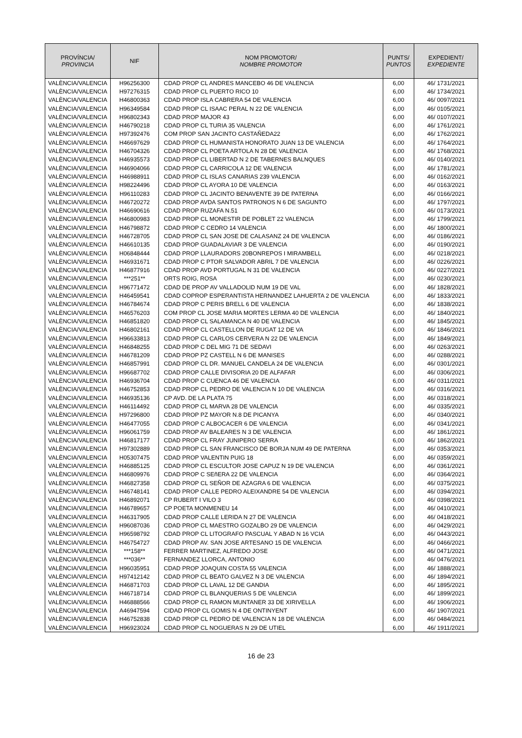| PROVÍNCIA/ PROVINCIA | NIF | NOM PROMOTOR/ NOMBRE PROMOTOR | PUNTS/ PUNTOS | EXPEDIENT/ EXPEDIENTE |
| --- | --- | --- | --- | --- |
| VALÈNCIA/VALENCIA | H96256300 | CDAD PROP CL ANDRES MANCEBO 46 DE VALENCIA | 6,00 | 46/ 1731/2021 |
| VALÈNCIA/VALENCIA | H97276315 | CDAD PROP CL PUERTO RICO 10 | 6,00 | 46/ 1734/2021 |
| VALÈNCIA/VALENCIA | H46800363 | CDAD PROP ISLA CABRERA 54 DE VALENCIA | 6,00 | 46/ 0097/2021 |
| VALÈNCIA/VALENCIA | H96349584 | CDAD PROP CL ISAAC PERAL N 22 DE VALENCIA | 6,00 | 46/ 0105/2021 |
| VALÈNCIA/VALENCIA | H96802343 | CDAD PROP MAJOR 43 | 6,00 | 46/ 0107/2021 |
| VALÈNCIA/VALENCIA | H46790218 | CDAD PROP CL TURIA 35 VALENCIA | 6,00 | 46/ 1761/2021 |
| VALÈNCIA/VALENCIA | H97392476 | COM PROP SAN JACINTO CASTAÑEDA22 | 6,00 | 46/ 1762/2021 |
| VALÈNCIA/VALENCIA | H46697629 | CDAD PROP CL HUMANISTA HONORATO JUAN 13 DE VALENCIA | 6,00 | 46/ 1764/2021 |
| VALÈNCIA/VALENCIA | H46704326 | CDAD PROP CL POETA ARTOLA N 28 DE VALENCIA | 6,00 | 46/ 1768/2021 |
| VALÈNCIA/VALENCIA | H46935573 | CDAD PROP CL LIBERTAD N 2 DE TABERNES BALNQUES | 6,00 | 46/ 0140/2021 |
| VALÈNCIA/VALENCIA | H46904066 | CDAD PROP CL CARRICOLA 12 DE VALENCIA | 6,00 | 46/ 1781/2021 |
| VALÈNCIA/VALENCIA | H46988911 | CDAD PROP CL ISLAS CANARIAS 239 VALENCIA | 6,00 | 46/ 0162/2021 |
| VALÈNCIA/VALENCIA | H98224496 | CDAD PROP CL AYORA 10 DE VALENCIA | 6,00 | 46/ 0163/2021 |
| VALÈNCIA/VALENCIA | H96110283 | CDAD PROP CL JACINTO BENAVENTE 39 DE PATERNA | 6,00 | 46/ 0166/2021 |
| VALÈNCIA/VALENCIA | H46720272 | CDAD PROP AVDA SANTOS PATRONOS N 6 DE SAGUNTO | 6,00 | 46/ 1797/2021 |
| VALÈNCIA/VALENCIA | H46690616 | CDAD PROP RUZAFA N.51 | 6,00 | 46/ 0173/2021 |
| VALÈNCIA/VALENCIA | H46800983 | CDAD PROP CL MONESTIR DE POBLET 22 VALENCIA | 6,00 | 46/ 1799/2021 |
| VALÈNCIA/VALENCIA | H46798872 | CDAD PROP C CEDRO 14 VALENCIA | 6,00 | 46/ 1800/2021 |
| VALÈNCIA/VALENCIA | H46728705 | CDAD PROP CL SAN JOSE DE CALASANZ 24 DE VALENCIA | 6,00 | 46/ 0186/2021 |
| VALÈNCIA/VALENCIA | H46610135 | CDAD PROP GUADALAVIAR 3 DE VALENCIA | 6,00 | 46/ 0190/2021 |
| VALÈNCIA/VALENCIA | H06848444 | CDAD PROP LLAURADORS 20BONREPOS I MIRAMBELL | 6,00 | 46/ 0218/2021 |
| VALÈNCIA/VALENCIA | H46931671 | CDAD PROP C PTOR SALVADOR ABRIL 7 DE VALENCIA | 6,00 | 46/ 0226/2021 |
| VALÈNCIA/VALENCIA | H46877916 | CDAD PROP AVD PORTUGAL N 31 DE VALENCIA | 6,00 | 46/ 0227/2021 |
| VALÈNCIA/VALENCIA | ***251** | ORTS ROIG, ROSA | 6,00 | 46/ 0230/2021 |
| VALÈNCIA/VALENCIA | H96771472 | CDAD DE PROP AV VALLADOLID NUM 19 DE VAL | 6,00 | 46/ 1828/2021 |
| VALÈNCIA/VALENCIA | H46459541 | CDAD COPROP ESPERANTISTA HERNANDEZ LAHUERTA 2 DE VALENCIA | 6,00 | 46/ 1833/2021 |
| VALÈNCIA/VALENCIA | H46784674 | CDAD PROP C PERIS BRELL 6 DE VALENCIA | 6,00 | 46/ 1838/2021 |
| VALÈNCIA/VALENCIA | H46576203 | COM PROP CL JOSE MARIA MORTES LERMA 40 DE VALENCIA | 6,00 | 46/ 1840/2021 |
| VALÈNCIA/VALENCIA | H46851820 | CDAD PROP CL SALAMANCA N 40 DE VALENCIA | 6,00 | 46/ 1845/2021 |
| VALÈNCIA/VALENCIA | H46802161 | CDAD PROP CL CASTELLON DE RUGAT 12 DE VA | 6,00 | 46/ 1846/2021 |
| VALÈNCIA/VALENCIA | H96633813 | CDAD PROP CL CARLOS CERVERA N 22 DE VALENCIA | 6,00 | 46/ 1849/2021 |
| VALÈNCIA/VALENCIA | H46848255 | CDAD PROP C DEL MIG 71 DE SEDAVI | 6,00 | 46/ 0263/2021 |
| VALÈNCIA/VALENCIA | H46781209 | CDAD PROP PZ CASTELL N 6 DE MANISES | 6,00 | 46/ 0288/2021 |
| VALÈNCIA/VALENCIA | H46857991 | CDAD PROP CL DR. MANUEL CANDELA 24 DE VALENCIA | 6,00 | 46/ 0301/2021 |
| VALÈNCIA/VALENCIA | H96687702 | CDAD PROP CALLE DIVISORIA 20 DE ALFAFAR | 6,00 | 46/ 0306/2021 |
| VALÈNCIA/VALENCIA | H46936704 | CDAD PROP C CUENCA 46 DE VALENCIA | 6,00 | 46/ 0311/2021 |
| VALÈNCIA/VALENCIA | H46752853 | CDAD PROP CL PEDRO DE VALENCIA N 10 DE VALENCIA | 6,00 | 46/ 0316/2021 |
| VALÈNCIA/VALENCIA | H46935136 | CP AVD. DE LA PLATA 75 | 6,00 | 46/ 0318/2021 |
| VALÈNCIA/VALENCIA | H46114492 | CDAD PROP CL MARVA 28 DE VALENCIA | 6,00 | 46/ 0335/2021 |
| VALÈNCIA/VALENCIA | H97296800 | CDAD PROP PZ MAYOR N.8 DE PICANYA | 6,00 | 46/ 0340/2021 |
| VALÈNCIA/VALENCIA | H46477055 | CDAD PROP C ALBOCACER 6 DE VALENCIA | 6,00 | 46/ 0341/2021 |
| VALÈNCIA/VALENCIA | H96061759 | CDAD PROP AV BALEARES N 3 DE VALENCIA | 6,00 | 46/ 1861/2021 |
| VALÈNCIA/VALENCIA | H46817177 | CDAD PROP CL FRAY JUNIPERO SERRA | 6,00 | 46/ 1862/2021 |
| VALÈNCIA/VALENCIA | H97302889 | CDAD PROP CL SAN FRANCISCO DE BORJA NUM 49 DE PATERNA | 6,00 | 46/ 0353/2021 |
| VALÈNCIA/VALENCIA | H05307475 | CDAD PROP VALENTIN PUIG 18 | 6,00 | 46/ 0359/2021 |
| VALÈNCIA/VALENCIA | H46885125 | CDAD PROP CL ESCULTOR JOSE CAPUZ N 19 DE VALENCIA | 6,00 | 46/ 0361/2021 |
| VALÈNCIA/VALENCIA | H46809976 | CDAD PROP C SEñERA 22 DE VALENCIA | 6,00 | 46/ 0364/2021 |
| VALÈNCIA/VALENCIA | H46827358 | CDAD PROP CL SEÑOR DE AZAGRA 6 DE VALENCIA | 6,00 | 46/ 0375/2021 |
| VALÈNCIA/VALENCIA | H46748141 | CDAD PROP CALLE PEDRO ALEIXANDRE 54 DE VALENCIA | 6,00 | 46/ 0394/2021 |
| VALÈNCIA/VALENCIA | H46892071 | CP RUBERT I VILO 3 | 6,00 | 46/ 0398/2021 |
| VALÈNCIA/VALENCIA | H46789657 | CP POETA MONMENEU 14 | 6,00 | 46/ 0410/2021 |
| VALÈNCIA/VALENCIA | H46317905 | CDAD PROP CALLE LERIDA N 27 DE VALENCIA | 6,00 | 46/ 0418/2021 |
| VALÈNCIA/VALENCIA | H96087036 | CDAD PROP CL MAESTRO GOZALBO 29 DE VALENCIA | 6,00 | 46/ 0429/2021 |
| VALÈNCIA/VALENCIA | H96598792 | CDAD PROP CL LITOGRAFO PASCUAL Y ABAD N 16 VCIA | 6,00 | 46/ 0443/2021 |
| VALÈNCIA/VALENCIA | H46754727 | CDAD PROP AV. SAN JOSE ARTESANO 15 DE VALENCIA | 6,00 | 46/ 0466/2021 |
| VALÈNCIA/VALENCIA | ***158** | FERRER MARTINEZ, ALFREDO JOSE | 6,00 | 46/ 0471/2021 |
| VALÈNCIA/VALENCIA | ***036** | FERNANDEZ LLORCA, ANTONIO | 6,00 | 46/ 0476/2021 |
| VALÈNCIA/VALENCIA | H96035951 | CDAD PROP JOAQUIN COSTA 55 VALENCIA | 6,00 | 46/ 1888/2021 |
| VALÈNCIA/VALENCIA | H97412142 | CDAD PROP CL BEATO GALVEZ N 3 DE VALENCIA | 6,00 | 46/ 1894/2021 |
| VALÈNCIA/VALENCIA | H46871703 | CDAD PROP CL LAVAL 12 DE GANDIA | 6,00 | 46/ 1895/2021 |
| VALÈNCIA/VALENCIA | H46718714 | CDAD PROP CL BLANQUERIAS 5 DE VALENCIA | 6,00 | 46/ 1899/2021 |
| VALÈNCIA/VALENCIA | H46888566 | CDAD PROP CL RAMON MUNTANER 33 DE XIRIVELLA | 6,00 | 46/ 1906/2021 |
| VALÈNCIA/VALENCIA | A46947594 | CIDAD PROP CL GOMIS N 4 DE ONTINYENT | 6,00 | 46/ 1907/2021 |
| VALÈNCIA/VALENCIA | H46752838 | CDAD PROP CL PEDRO DE VALENCIA N 18 DE VALENCIA | 6,00 | 46/ 0484/2021 |
| VALÈNCIA/VALENCIA | H96923024 | CDAD PROP CL NOGUERAS N 29 DE UTIEL | 6,00 | 46/ 1911/2021 |
16 de 23